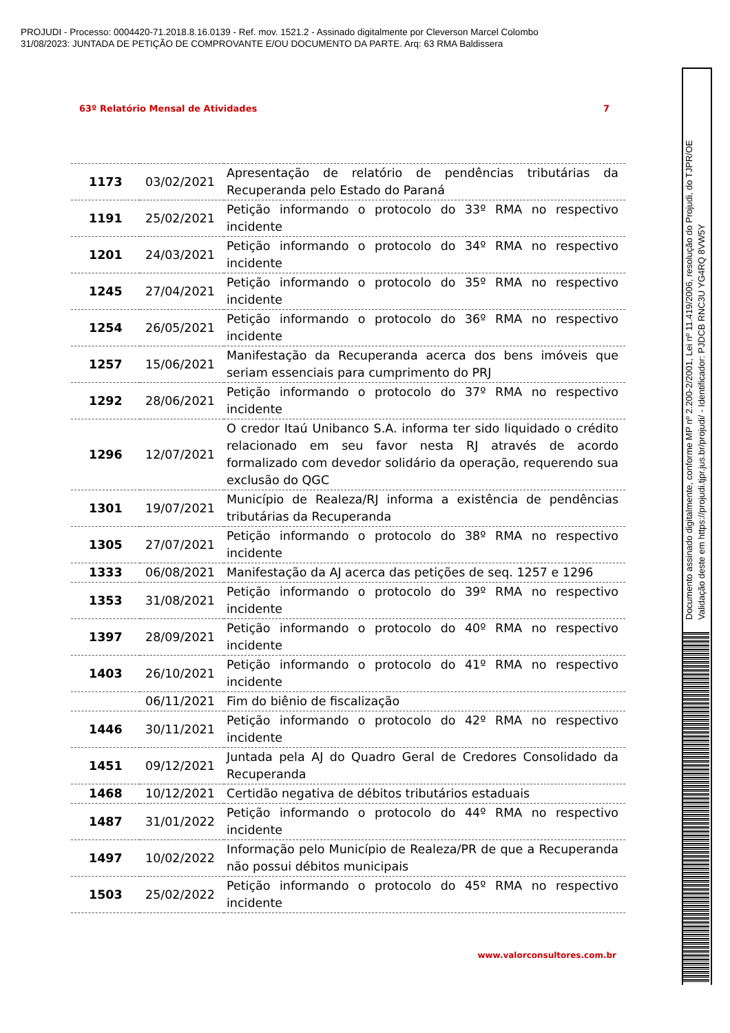PROJUDI - Processo: 0004420-71.2018.8.16.0139 - Ref. mov. 1521.2 - Assinado digitalmente por Cleverson Marcel Colombo
31/08/2023: JUNTADA DE PETIÇÃO DE COMPROVANTE E/OU DOCUMENTO DA PARTE. Arq: 63 RMA Baldissera
63º Relatório Mensal de Atividades 7
| 1173 | 03/02/2021 | Apresentação de relatório de pendências tributárias da Recuperanda pelo Estado do Paraná |
| 1191 | 25/02/2021 | Petição informando o protocolo do 33º RMA no respectivo incidente |
| 1201 | 24/03/2021 | Petição informando o protocolo do 34º RMA no respectivo incidente |
| 1245 | 27/04/2021 | Petição informando o protocolo do 35º RMA no respectivo incidente |
| 1254 | 26/05/2021 | Petição informando o protocolo do 36º RMA no respectivo incidente |
| 1257 | 15/06/2021 | Manifestação da Recuperanda acerca dos bens imóveis que seriam essenciais para cumprimento do PRJ |
| 1292 | 28/06/2021 | Petição informando o protocolo do 37º RMA no respectivo incidente |
| 1296 | 12/07/2021 | O credor Itaú Unibanco S.A. informa ter sido liquidado o crédito relacionado em seu favor nesta RJ através de acordo formalizado com devedor solidário da operação, requerendo sua exclusão do QGC |
| 1301 | 19/07/2021 | Município de Realeza/RJ informa a existência de pendências tributárias da Recuperanda |
| 1305 | 27/07/2021 | Petição informando o protocolo do 38º RMA no respectivo incidente |
| 1333 | 06/08/2021 | Manifestação da AJ acerca das petições de seq. 1257 e 1296 |
| 1353 | 31/08/2021 | Petição informando o protocolo do 39º RMA no respectivo incidente |
| 1397 | 28/09/2021 | Petição informando o protocolo do 40º RMA no respectivo incidente |
| 1403 | 26/10/2021 | Petição informando o protocolo do 41º RMA no respectivo incidente |
| | 06/11/2021 | Fim do biênio de fiscalização |
| 1446 | 30/11/2021 | Petição informando o protocolo do 42º RMA no respectivo incidente |
| 1451 | 09/12/2021 | Juntada pela AJ do Quadro Geral de Credores Consolidado da Recuperanda |
| 1468 | 10/12/2021 | Certidão negativa de débitos tributários estaduais |
| 1487 | 31/01/2022 | Petição informando o protocolo do 44º RMA no respectivo incidente |
| 1497 | 10/02/2022 | Informação pelo Município de Realeza/PR de que a Recuperanda não possui débitos municipais |
| 1503 | 25/02/2022 | Petição informando o protocolo do 45º RMA no respectivo incidente |
www.valorconsultores.com.br
Documento assinado digitalmente, conforme MP nº 2.200-2/2001, Lei nº 11.419/2006, resolução do Projudi, do TJPR/OE
Validação deste em https://projudi.tjpr.jus.br/projudi/ - Identificador: PJDCB RNC3U YG4RQ 8VW5Y